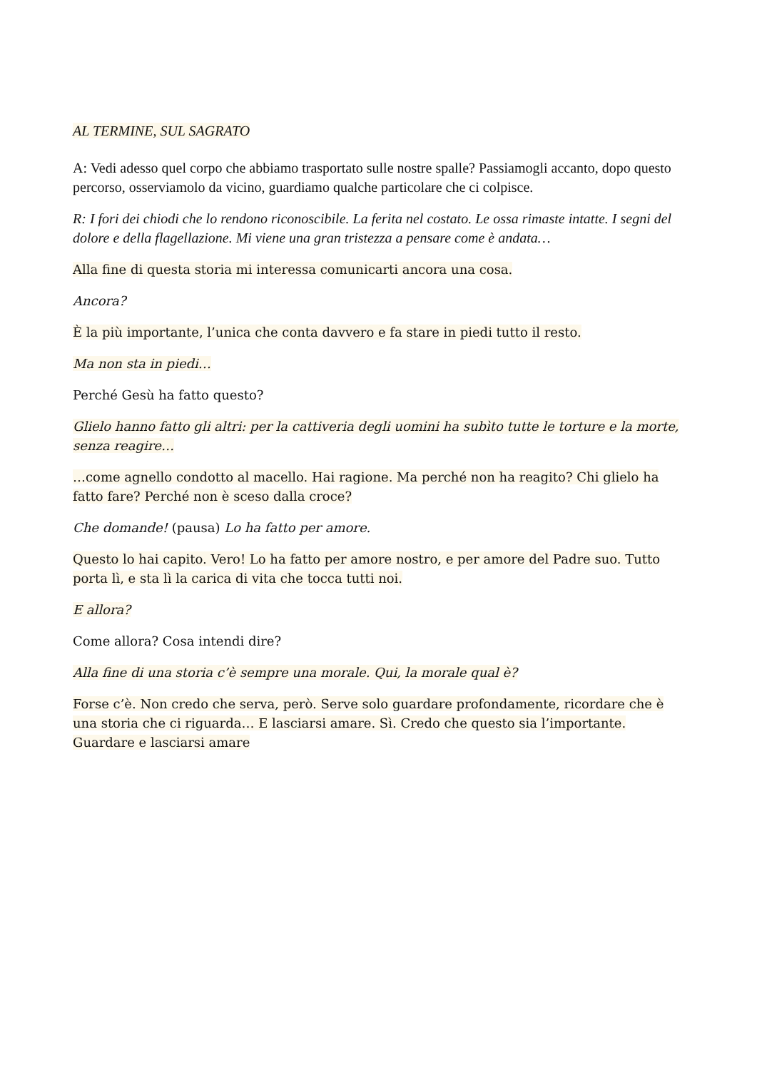AL TERMINE, SUL SAGRATO
A: Vedi adesso quel corpo che abbiamo trasportato sulle nostre spalle? Passiamogli accanto, dopo questo percorso, osserviamolo da vicino, guardiamo qualche particolare che ci colpisce.
R: I fori dei chiodi che lo rendono riconoscibile. La ferita nel costato. Le ossa rimaste intatte. I segni del dolore e della flagellazione. Mi viene una gran tristezza a pensare come è andata…
Alla fine di questa storia mi interessa comunicarti ancora una cosa.
Ancora?
È la più importante, l’unica che conta davvero e fa stare in piedi tutto il resto.
Ma non sta in piedi…
Perché Gesù ha fatto questo?
Glielo hanno fatto gli altri: per la cattiveria degli uomini ha subìto tutte le torture e la morte, senza reagire…
…come agnello condotto al macello. Hai ragione. Ma perché non ha reagito? Chi glielo ha fatto fare? Perché non è sceso dalla croce?
Che domande! (pausa) Lo ha fatto per amore.
Questo lo hai capito. Vero! Lo ha fatto per amore nostro, e per amore del Padre suo. Tutto porta lì, e sta lì la carica di vita che tocca tutti noi.
E allora?
Come allora? Cosa intendi dire?
Alla fine di una storia c’è sempre una morale. Qui, la morale qual è?
Forse c’è. Non credo che serva, però. Serve solo guardare profondamente, ricordare che è una storia che ci riguarda… E lasciarsi amare. Sì. Credo che questo sia l’importante. Guardare e lasciarsi amare